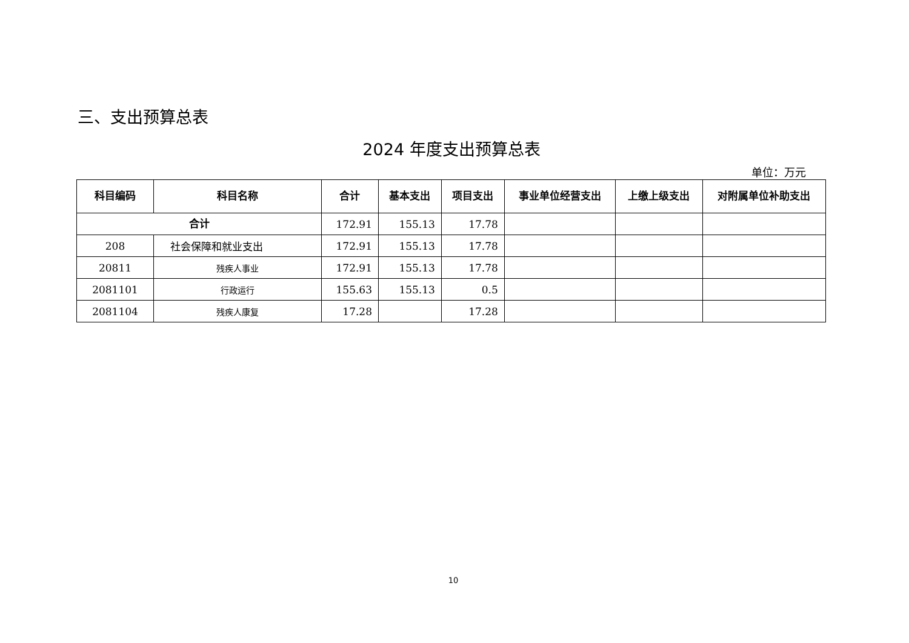三、支出预算总表
2024 年度支出预算总表
单位：万元
| 科目编码 | 科目名称 | 合计 | 基本支出 | 项目支出 | 事业单位经营支出 | 上缴上级支出 | 对附属单位补助支出 |
| --- | --- | --- | --- | --- | --- | --- | --- |
| 合计 | | 172.91 | 155.13 | 17.78 | | | |
| 208 | 社会保障和就业支出 | 172.91 | 155.13 | 17.78 | | | |
| 20811 | 残疾人事业 | 172.91 | 155.13 | 17.78 | | | |
| 2081101 | 行政运行 | 155.63 | 155.13 | 0.5 | | | |
| 2081104 | 残疾人康复 | 17.28 | | 17.28 | | | |
10